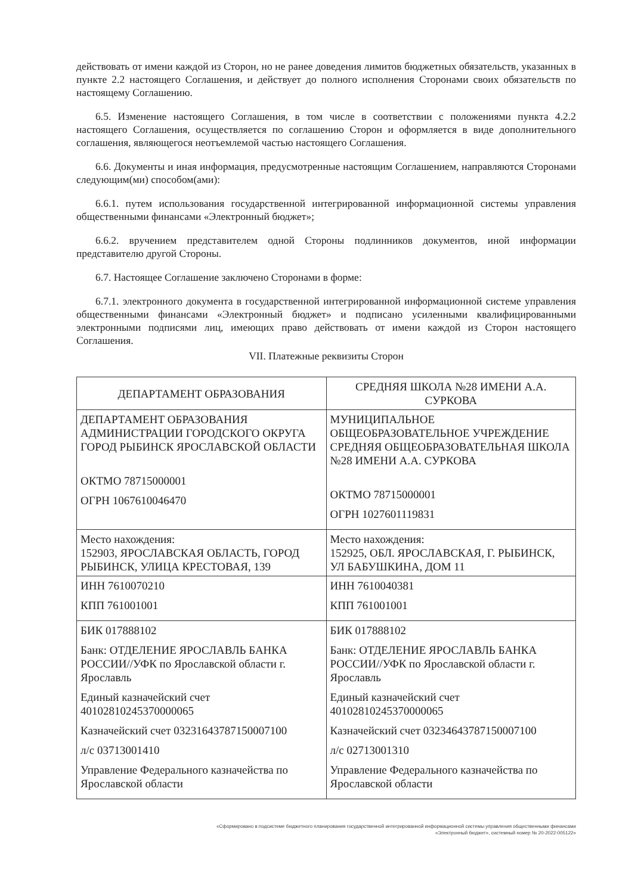действовать от имени каждой из Сторон, но не ранее доведения лимитов бюджетных обязательств, указанных в пункте 2.2 настоящего Соглашения, и действует до полного исполнения Сторонами своих обязательств по настоящему Соглашению.
6.5. Изменение настоящего Соглашения, в том числе в соответствии с положениями пункта 4.2.2 настоящего Соглашения, осуществляется по соглашению Сторон и оформляется в виде дополнительного соглашения, являющегося неотъемлемой частью настоящего Соглашения.
6.6. Документы и иная информация, предусмотренные настоящим Соглашением, направляются Сторонами следующим(ми) способом(ами):
6.6.1. путем использования государственной интегрированной информационной системы управления общественными финансами «Электронный бюджет»;
6.6.2. вручением представителем одной Стороны подлинников документов, иной информации представителю другой Стороны.
6.7. Настоящее Соглашение заключено Сторонами в форме:
6.7.1. электронного документа в государственной интегрированной информационной системе управления общественными финансами «Электронный бюджет» и подписано усиленными квалифицированными электронными подписями лиц, имеющих право действовать от имени каждой из Сторон настоящего Соглашения.
VII. Платежные реквизиты Сторон
| ДЕПАРТАМЕНТ ОБРАЗОВАНИЯ | СРЕДНЯЯ ШКОЛА №28 ИМЕНИ А.А. СУРКОВА |
| --- | --- |
| ДЕПАРТАМЕНТ ОБРАЗОВАНИЯ АДМИНИСТРАЦИИ ГОРОДСКОГО ОКРУГА ГОРОД РЫБИНСК ЯРОСЛАВСКОЙ ОБЛАСТИ ОКТМО 78715000001 ОГРН 1067610046470 | МУНИЦИПАЛЬНОЕ ОБЩЕОБРАЗОВАТЕЛЬНОЕ УЧРЕЖДЕНИЕ СРЕДНЯЯ ОБЩЕОБРАЗОВАТЕЛЬНАЯ ШКОЛА №28 ИМЕНИ А.А. СУРКОВА ОКТМО 78715000001 ОГРН 1027601119831 |
| Место нахождения: 152903, ЯРОСЛАВСКАЯ ОБЛАСТЬ, ГОРОД РЫБИНСК, УЛИЦА КРЕСТОВАЯ, 139 | Место нахождения: 152925, ОБЛ. ЯРОСЛАВСКАЯ, Г. РЫБИНСК, УЛ БАБУШКИНА, ДОМ 11 |
| ИНН 7610070210 КПП 761001001 | ИНН 7610040381 КПП 761001001 |
| БИК 017888102 Банк: ОТДЕЛЕНИЕ ЯРОСЛАВЛЬ БАНКА РОССИИ//УФК по Ярославской области г. Ярославль Единый казначейский счет 40102810245370000065 Казначейский счет 03231643787150007100 л/с 03713001410 Управление Федерального казначейства по Ярославской области | БИК 017888102 Банк: ОТДЕЛЕНИЕ ЯРОСЛАВЛЬ БАНКА РОССИИ//УФК по Ярославской области г. Ярославль Единый казначейский счет 40102810245370000065 Казначейский счет 03234643787150007100 л/с 02713001310 Управление Федерального казначейства по Ярославской области |
«Сформировано в подсистеме бюджетного планирования государственной интегрированной информационной системы управления общественными финансами
«Электронный бюджет», системный номер № 20-2022-005122»